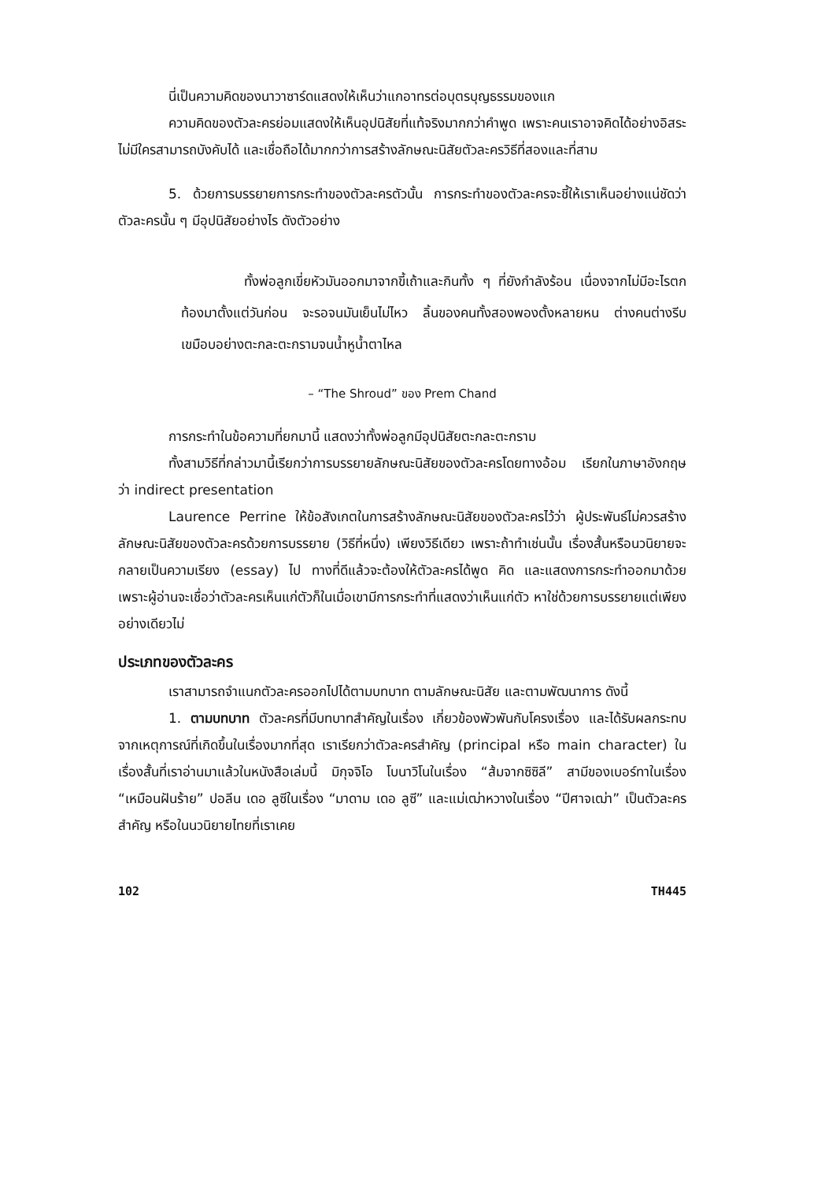นี่เป็นความคิดของนาวาซาร์ดแสดงให้เห็นว่าแกอาทรต่อบุตรบุญธรรมของแก
ความคิดของตัวละครย่อมแสดงให้เห็นอุปนิสัยที่แท้จริงมากกว่าคำพูด เพราะคนเราอาจคิดได้อย่างอิสระ ไม่มีใครสามารถบังคับได้ และเชื่อถือได้มากกว่าการสร้างลักษณะนิสัยตัวละครวิธีที่สองและที่สาม
5. ด้วยการบรรยายการกระทำของตัวละครตัวนั้น การกระทำของตัวละครจะชี้ให้เราเห็นอย่างแน่ชัดว่าตัวละครนั้น ๆ มีอุปนิสัยอย่างไร ดังตัวอย่าง
ทั้งพ่อลูกเขี่ยหัวมันออกมาจากขี้เถ้าและกินทั้ง ๆ ที่ยังกำลังร้อน เนื่องจากไม่มีอะไรตกท้องมาตั้งแต่วันก่อน จะรอจนมันเย็นไม่ไหว ลิ้นของคนทั้งสองพองตั้งหลายหน ต่างคนต่างรีบเขมือบอย่างตะกละตะกรามจนน้ำหูน้ำตาไหล
– “The Shroud” ของ Prem Chand
การกระทำในข้อความที่ยกมานี้ แสดงว่าทั้งพ่อลูกมีอุปนิสัยตะกละตะกราม
ทั้งสามวิธีที่กล่าวมานี้เรียกว่าการบรรยายลักษณะนิสัยของตัวละครโดยทางอ้อม เรียกในภาษาอังกฤษว่า indirect presentation
Laurence Perrine ให้ข้อสังเกตในการสร้างลักษณะนิสัยของตัวละครไว้ว่า ผู้ประพันธ์ไม่ควรสร้างลักษณะนิสัยของตัวละครด้วยการบรรยาย (วิธีที่หนึ่ง) เพียงวิธีเดียว เพราะถ้าทำเช่นนั้น เรื่องสั้นหรือนวนิยายจะกลายเป็นความเรียง (essay) ไป ทางที่ดีแล้วจะต้องให้ตัวละครได้พูด คิด และแสดงการกระทำออกมาด้วย เพราะผู้อ่านจะเชื่อว่าตัวละครเห็นแก่ตัวก็ในเมื่อเขามีการกระทำที่แสดงว่าเห็นแก่ตัว หาใช่ด้วยการบรรยายแต่เพียงอย่างเดียวไม่
ประเภทของตัวละคร
เราสามารถจำแนกตัวละครออกไปได้ตามบทบาท ตามลักษณะนิสัย และตามพัฒนาการ ดังนี้
1. ตามบทบาท ตัวละครที่มีบทบาทสำคัญในเรื่อง เกี่ยวข้องพัวพันกับโครงเรื่อง และได้รับผลกระทบจากเหตุการณ์ที่เกิดขึ้นในเรื่องมากที่สุด เราเรียกว่าตัวละครสำคัญ (principal หรือ main character) ในเรื่องสั้นที่เราอ่านมาแล้วในหนังสือเล่มนี้ มิกุจจิโอ โบนาวิโนในเรื่อง “ส้มจากซิซิลี” สามีของเบอร์ทาในเรื่อง “เหมือนฝันร้าย” ปอลีน เดอ ลูซีในเรื่อง “มาดาม เดอ ลูซี” และแม่เฒ่าหวางในเรื่อง “ปีศาจเฒ่า” เป็นตัวละครสำคัญ หรือในนวนิยายไทยที่เราเคย
102 TH445